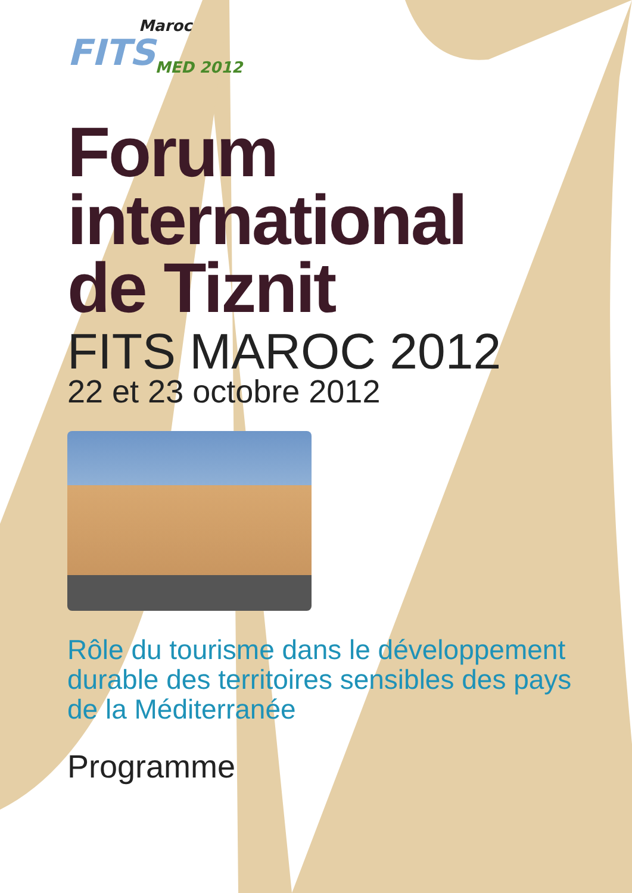Maroc
FITS<sub>MED 2012</sub>
Forum
international
de Tiznit
FITS MAROC 2012
22 et 23 octobre 2012
Rôle du tourisme dans le développement
durable des territoires sensibles des pays
de la Méditerranée
Programme